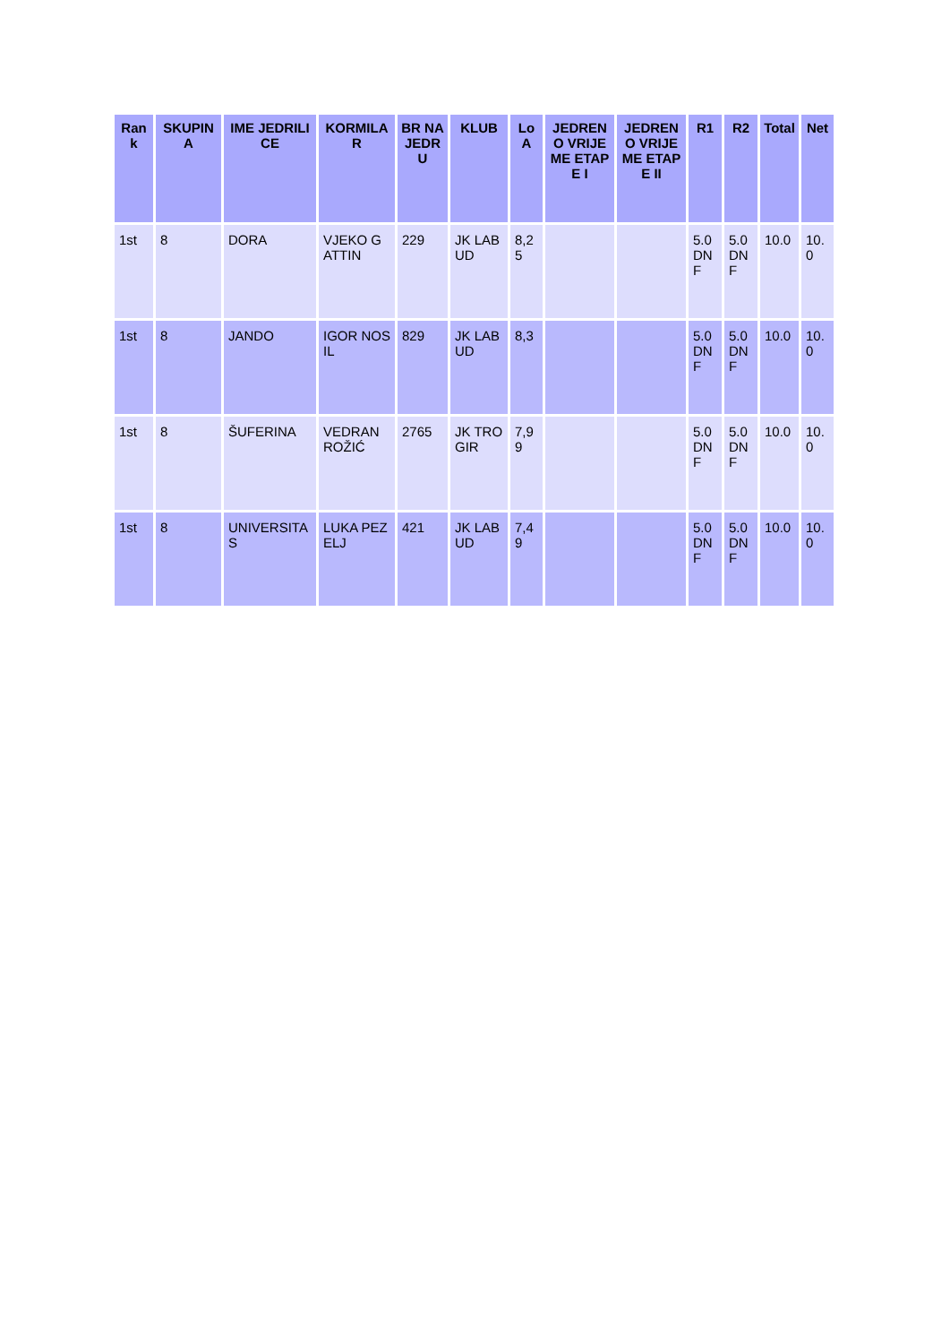| Rank | SKUPINA | IME JEDRILICE | KORMILAR | BR NA JEDRU | KLUB | LoA | JEDRENO VRIJEME ETAPE I | JEDRENO VRIJEME ETAPE II | R1 | R2 | Total | Net |
| --- | --- | --- | --- | --- | --- | --- | --- | --- | --- | --- | --- | --- |
| 1st | 8 | DORA | VJEKO GATTIN | 229 | JK LABUD | 8,25 | | | 5.0 DNF | 5.0 DNF | 10.0 | 10.0 |
| 1st | 8 | JANDO | IGOR NOSIL | 829 | JK LABUD | 8,3 | | | 5.0 DNF | 5.0 DNF | 10.0 | 10.0 |
| 1st | 8 | ŠUFERINA | VEDRAN ROŽIĆ | 2765 | JK TROGIR | 7,99 | | | 5.0 DNF | 5.0 DNF | 10.0 | 10.0 |
| 1st | 8 | UNIVERSITAS | LUKA PEZELJ | 421 | JK LABUD | 7,49 | | | 5.0 DNF | 5.0 DNF | 10.0 | 10.0 |